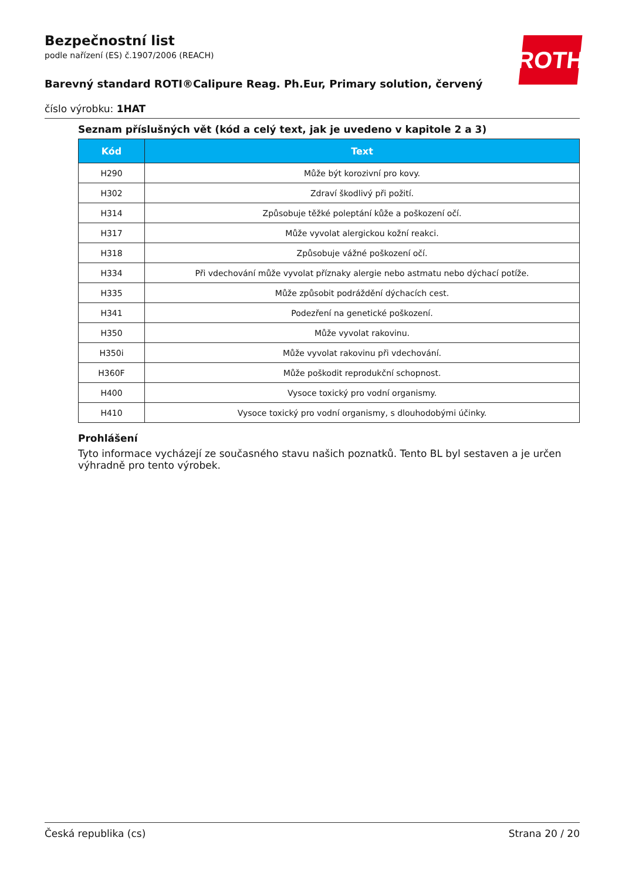ROTH
Bezpečnostní list
podle nařízení (ES) č.1907/2006 (REACH)
Barevný standard ROTI®Calipure Reag. Ph.Eur, Primary solution, červený
číslo výrobku: 1HAT
Seznam příslušných vět (kód a celý text, jak je uvedeno v kapitole 2 a 3)
| Kód | Text |
| --- | --- |
| H290 | Může být korozivní pro kovy. |
| H302 | Zdraví škodlivý při požití. |
| H314 | Způsobuje těžké poleptání kůže a poškození očí. |
| H317 | Může vyvolat alergickou kožní reakci. |
| H318 | Způsobuje vážné poškození očí. |
| H334 | Při vdechování může vyvolat příznaky alergie nebo astmatu nebo dýchací potíže. |
| H335 | Může způsobit podráždění dýchacích cest. |
| H341 | Podezření na genetické poškození. |
| H350 | Může vyvolat rakovinu. |
| H350i | Může vyvolat rakovinu při vdechování. |
| H360F | Může poškodit reprodukční schopnost. |
| H400 | Vysoce toxický pro vodní organismy. |
| H410 | Vysoce toxický pro vodní organismy, s dlouhodobými účinky. |
Prohlášení
Tyto informace vycházejí ze současného stavu našich poznatků. Tento BL byl sestaven a je určen výhradně pro tento výrobek.
Česká republika (cs) Strana 20 / 20